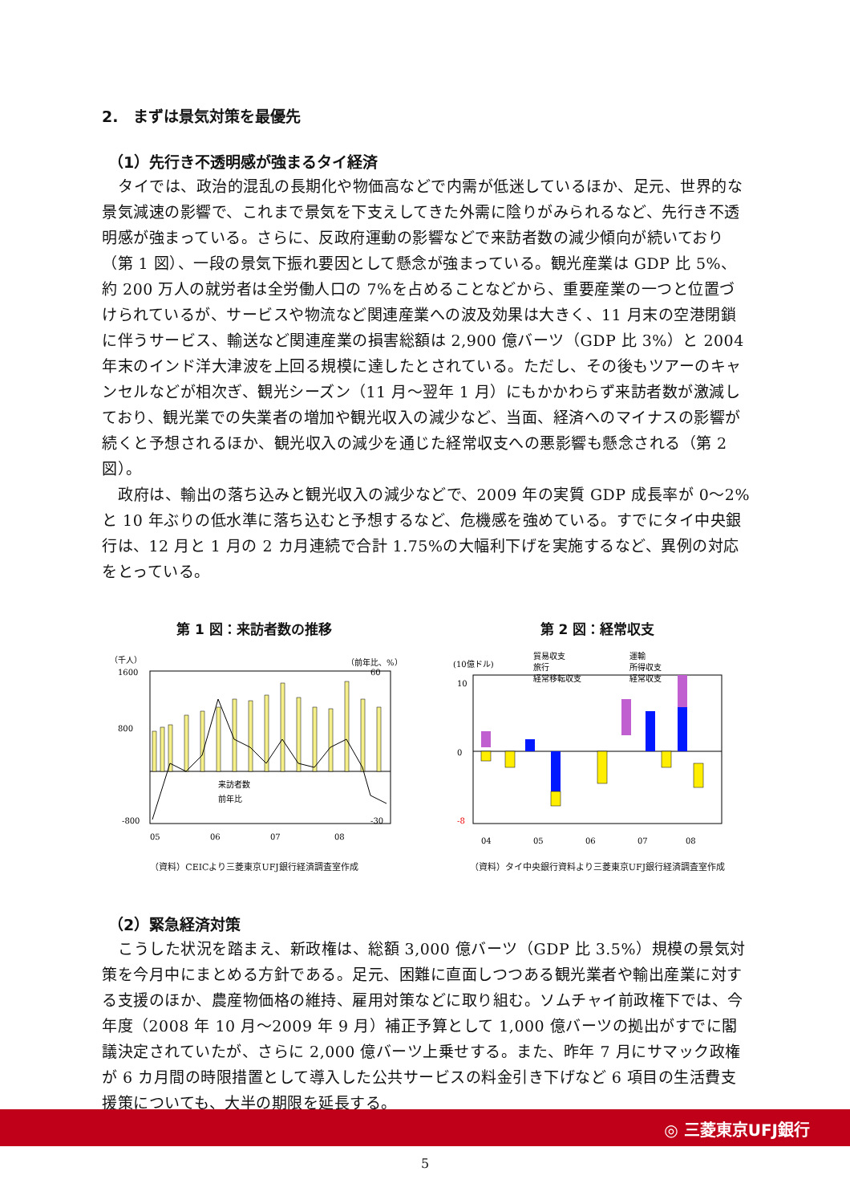2.　まずは景気対策を最優先
（1）先行き不透明感が強まるタイ経済
タイでは、政治的混乱の長期化や物価高などで内需が低迷しているほか、足元、世界的な景気減速の影響で、これまで景気を下支えしてきた外需に陰りがみられるなど、先行き不透明感が強まっている。さらに、反政府運動の影響などで来訪者数の減少傾向が続いており（第 1 図）、一段の景気下振れ要因として懸念が強まっている。観光産業は GDP 比 5%、約 200 万人の就労者は全労働人口の 7%を占めることなどから、重要産業の一つと位置づけられているが、サービスや物流など関連産業への波及効果は大きく、11 月末の空港閉鎖に伴うサービス、輸送など関連産業の損害総額は 2,900 億バーツ（GDP 比 3%）と 2004 年末のインド洋大津波を上回る規模に達したとされている。ただし、その後もツアーのキャンセルなどが相次ぎ、観光シーズン（11 月～翌年 1 月）にもかかわらず来訪者数が激減しており、観光業での失業者の増加や観光収入の減少など、当面、経済へのマイナスの影響が続くと予想されるほか、観光収入の減少を通じた経常収支への悪影響も懸念される（第 2 図）。
政府は、輸出の落ち込みと観光収入の減少などで、2009 年の実質 GDP 成長率が 0～2%と 10 年ぶりの低水準に落ち込むと予想するなど、危機感を強めている。すでにタイ中央銀行は、12 月と 1 月の 2 カ月連続で合計 1.75%の大幅利下げを実施するなど、異例の対応をとっている。
第 1 図：来訪者数の推移
（千人）
（前年比、%）
1600
800
-800
60
-30
05
06
07
08
来訪者数
前年比
（資料）CEICより三菱東京UFJ銀行経済調査室作成
第 2 図：経常収支
(10億ドル)
貿易収支
運輸
旅行
所得収支
経常移転収支
経常収支
10
0
-8
04
05
06
07
08
（資料）タイ中央銀行資料より三菱東京UFJ銀行経済調査室作成
（2）緊急経済対策
こうした状況を踏まえ、新政権は、総額 3,000 億バーツ（GDP 比 3.5%）規模の景気対策を今月中にまとめる方針である。足元、困難に直面しつつある観光業者や輸出産業に対する支援のほか、農産物価格の維持、雇用対策などに取り組む。ソムチャイ前政権下では、今年度（2008 年 10 月～2009 年 9 月）補正予算として 1,000 億バーツの拠出がすでに閣議決定されていたが、さらに 2,000 億バーツ上乗せする。また、昨年 7 月にサマック政権が 6 カ月間の時限措置として導入した公共サービスの料金引き下げなど 6 項目の生活費支援策についても、大半の期限を延長する。
◎ 三菱東京UFJ銀行
5